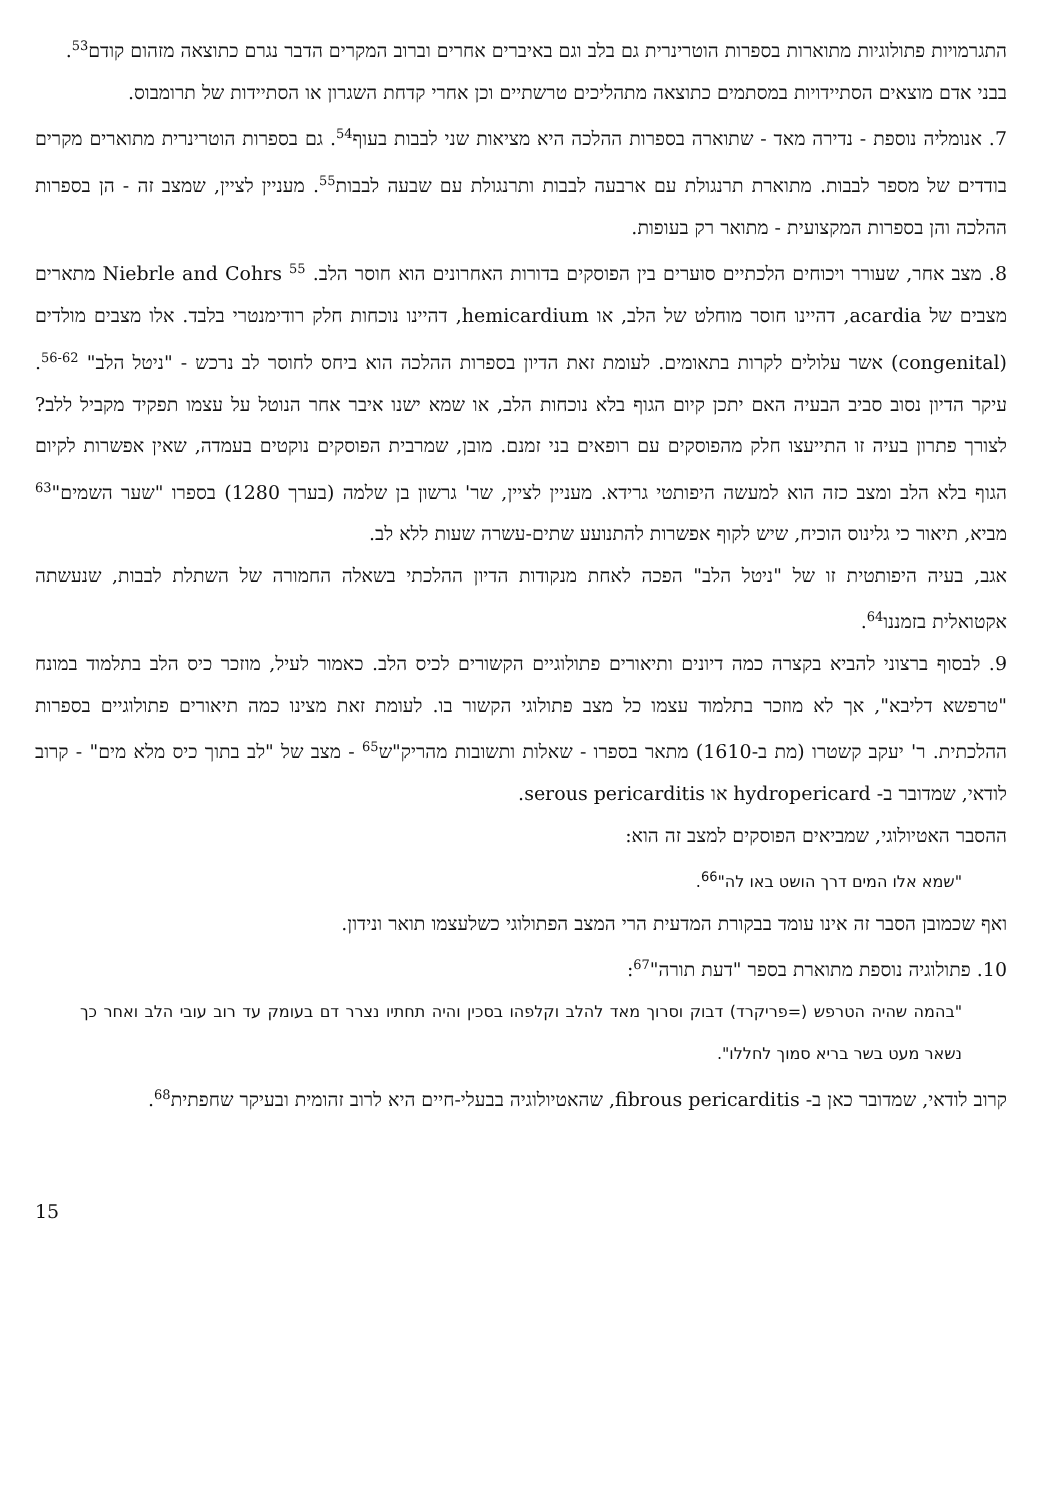התגרמויות פתולוגיות מתוארות בספרות הוטרינרית גם בלב וגם באיברים אחרים וברוב המקרים הדבר נגרם כתוצאה מזהום קודם<sup>53</sup>.
בבני אדם מוצאים הסתיידויות במסתמים כתוצאה מתהליכים טרשתיים וכן אחרי קדחת השגרון או הסתיידות של תרומבוס.
7. אנומליה נוספת - נדירה מאד - שתוארה בספרות ההלכה היא מציאות שני לבבות בעוף<sup>54</sup>. גם בספרות הוטרינרית מתוארים מקרים בודדים של מספר לבבות. מתוארת תרנגולת עם ארבעה לבבות ותרנגולת עם שבעה לבבות<sup>55</sup>. מעניין לציין, שמצב זה - הן בספרות ההלכה והן בספרות המקצועית - מתואר רק בעופות.
8. מצב אחר, שעורר ויכוחים הלכתיים סוערים בין הפוסקים בדורות האחרונים הוא חוסר הלב. Niebrle and Cohrs <sup>55</sup> מתארים מצבים של acardia, דהיינו חוסר מוחלט של הלב, או hemicardium, דהיינו נוכחות חלק רודימנטרי בלבד. אלו מצבים מולדים (congenital) אשר עלולים לקרות בתאומים. לעומת זאת הדיון בספרות ההלכה הוא ביחס לחוסר לב נרכש - "ניטל הלב" <sup>56-62</sup>. עיקר הדיון נסוב סביב הבעיה האם יתכן קיום הגוף בלא נוכחות הלב, או שמא ישנו איבר אחר הנוטל על עצמו תפקיד מקביל ללב? לצורך פתרון בעיה זו התייעצו חלק מהפוסקים עם רופאים בני זמנם. מובן, שמרבית הפוסקים נוקטים בעמדה, שאין אפשרות לקיום הגוף בלא הלב ומצב כזה הוא למעשה היפותטי גרידא. מעניין לציין, שר' גרשון בן שלמה (בערך 1280) בספרו "שער השמים"<sup>63</sup> מביא, תיאור כי גלינוס הוכיח, שיש לקוף אפשרות להתנועע שתים-עשרה שעות ללא לב.
אגב, בעיה היפותטית זו של "ניטל הלב" הפכה לאחת מנקודות הדיון ההלכתי בשאלה החמורה של השתלת לבבות, שנעשתה אקטואלית בזמננו<sup>64</sup>.
9. לבסוף ברצוני להביא בקצרה כמה דיונים ותיאורים פתולוגיים הקשורים לכיס הלב. כאמור לעיל, מוזכר כיס הלב בתלמוד במונח "טרפשא דליבא", אך לא מוזכר בתלמוד עצמו כל מצב פתולוגי הקשור בו. לעומת זאת מצינו כמה תיאורים פתולוגיים בספרות ההלכתית. ר' יעקב קשטרו (מת ב-1610) מתאר בספרו - שאלות ותשובות מהריק"ש<sup>65</sup> - מצב של "לב בתוך כיס מלא מים" - קרוב לודאי, שמדובר ב- hydropericard או serous pericarditis.
ההסבר האטיולוגי, שמביאים הפוסקים למצב זה הוא:
"שמא אלו המים דרך הושט באו לה"<sup>66</sup>.
ואף שכמובן הסבר זה אינו עומד בבקורת המדעית הרי המצב הפתולוגי כשלעצמו תואר ונידון.
10. פתולוגיה נוספת מתוארת בספר "דעת תורה"<sup>67</sup>:
"בהמה שהיה הטרפש (=פריקרד) דבוק וסרוך מאד להלב וקלפהו בסכין והיה תחתיו נצרר דם בעומק עד רוב עובי הלב ואחר כך נשאר מעט בשר בריא סמוך לחללו".
קרוב לודאי, שמדובר כאן ב- fibrous pericarditis, שהאטיולוגיה בבעלי-חיים היא לרוב זהומית ובעיקר שחפתית<sup>68</sup>.
15